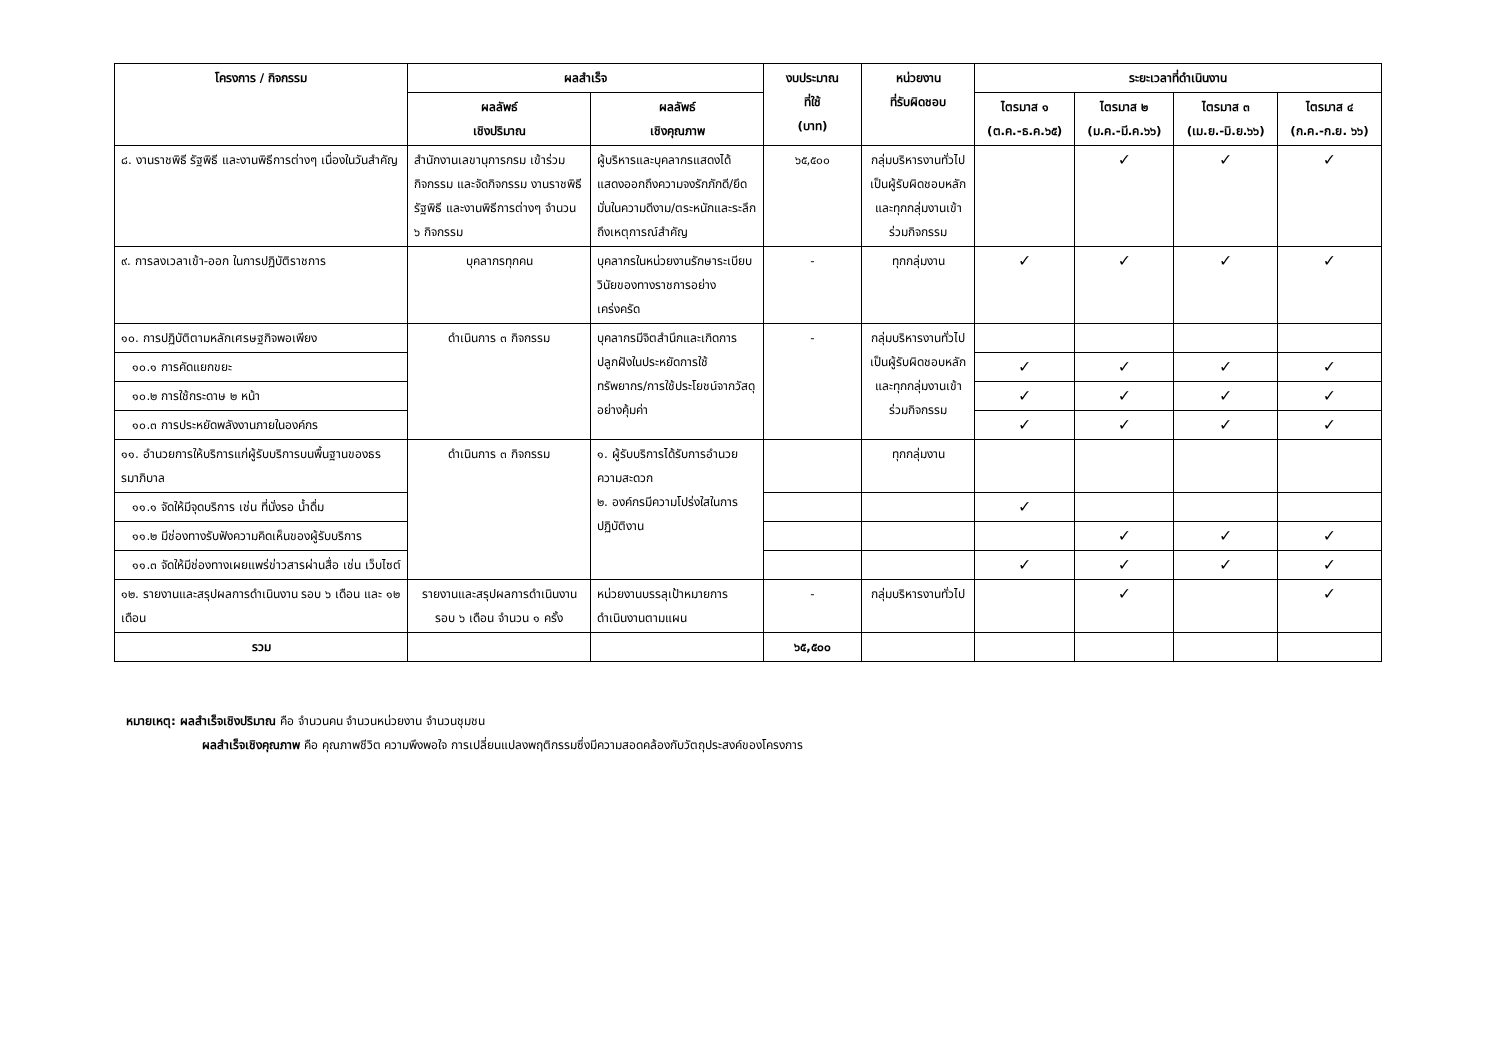| โครงการ / กิจกรรม | ผลสำเร็จ | | งบประมาณ ที่ใช้ (บาท) | หน่วยงาน ที่รับผิดชอบ | ระยะเวลาที่ดำเนินงาน | | | |
| --- | --- | --- | --- | --- | --- | --- | --- | --- |
| | ผลลัพธ์ เชิงปริมาณ | ผลลัพธ์ เชิงคุณภาพ | | | ไตรมาส ๑ (ต.ค.-ธ.ค.๖๕) | ไตรมาส ๒ (ม.ค.-มี.ค.๖๖) | ไตรมาส ๓ (เม.ย.-มิ.ย.๖๖) | ไตรมาส ๔ (ก.ค.-ก.ย. ๖๖) |
| ๘. งานราชพิธี รัฐพิธี และงานพิธีการต่างๆ เนื่องในวันสำคัญ | สำนักงานเลขานุการกรม เข้าร่วมกิจกรรม และจัดกิจกรรม งานราชพิธี รัฐพิธี และงานพิธีการต่างๆ จำนวน ๖ กิจกรรม | ผู้บริหารและบุคลากรแสดงได้แสดงออกถึงความจงรักภักดี/ยึดมั่นในความดีงาม/ตระหนักและระลึกถึงเหตุการณ์สำคัญ | ๖๕,๕๐๐ | กลุ่มบริหารงานทั่วไปเป็นผู้รับผิดชอบหลัก และทุกกลุ่มงานเข้าร่วมกิจกรรม | | ✓ | ✓ | ✓ |
| ๙. การลงเวลาเข้า-ออก ในการปฏิบัติราชการ | บุคลากรทุกคน | บุคลากรในหน่วยงานรักษาระเบียบวินัยของทางราชการอย่างเคร่งครัด | - | ทุกกลุ่มงาน | ✓ | ✓ | ✓ | ✓ |
| ๑๐. การปฏิบัติตามหลักเศรษฐกิจพอเพียง | ดำเนินการ ๓ กิจกรรม | บุคลากรมีจิตสำนึกและเกิดการปลูกฝังในประหยัดการใช้ทรัพยากร/การใช้ประโยชน์จากวัสดุอย่างคุ้มค่า | - | กลุ่มบริหารงานทั่วไปเป็นผู้รับผิดชอบหลัก และทุกกลุ่มงานเข้าร่วมกิจกรรม | | | | |
| ๑๐.๑ การคัดแยกขยะ | | | | | ✓ | ✓ | ✓ | ✓ |
| ๑๐.๒ การใช้กระดาษ ๒ หน้า | | | | | ✓ | ✓ | ✓ | ✓ |
| ๑๐.๓ การประหยัดพลังงานภายในองค์กร | | | | | ✓ | ✓ | ✓ | ✓ |
| ๑๑. อำนวยการให้บริการแก่ผู้รับบริการบนพื้นฐานของธรรมาภิบาล | ดำเนินการ ๓ กิจกรรม | ๑. ผู้รับบริการได้รับการอำนวยความสะดวก ๒. องค์กรมีความโปร่งใสในการปฏิบัติงาน | | ทุกกลุ่มงาน | | | | |
| ๑๑.๑ จัดให้มีจุดบริการ เช่น ที่นั่งรอ น้ำดื่ม | | | | | ✓ | | | |
| ๑๑.๒ มีช่องทางรับฟังความคิดเห็นของผู้รับบริการ | | | | | | ✓ | ✓ | ✓ |
| ๑๑.๓ จัดให้มีช่องทางเผยแพร่ข่าวสารผ่านสื่อ เช่น เว็บไซต์ | | | | | ✓ | ✓ | ✓ | ✓ |
| ๑๒. รายงานและสรุปผลการดำเนินงาน รอบ ๖ เดือน และ ๑๒ เดือน | รายงานและสรุปผลการดำเนินงาน รอบ ๖ เดือน จำนวน ๑ ครั้ง | หน่วยงานบรรลุเป้าหมายการดำเนินงานตามแผน | - | กลุ่มบริหารงานทั่วไป | | ✓ | | ✓ |
| รวม | | | ๖๕,๕๐๐ | | | | | |
หมายเหตุ: ผลสำเร็จเชิงปริมาณ คือ จำนวนคน จำนวนหน่วยงาน จำนวนชุมชน
ผลสำเร็จเชิงคุณภาพ คือ คุณภาพชีวิต ความพึงพอใจ การเปลี่ยนแปลงพฤติกรรมซึ่งมีความสอดคล้องกับวัตถุประสงค์ของโครงการ